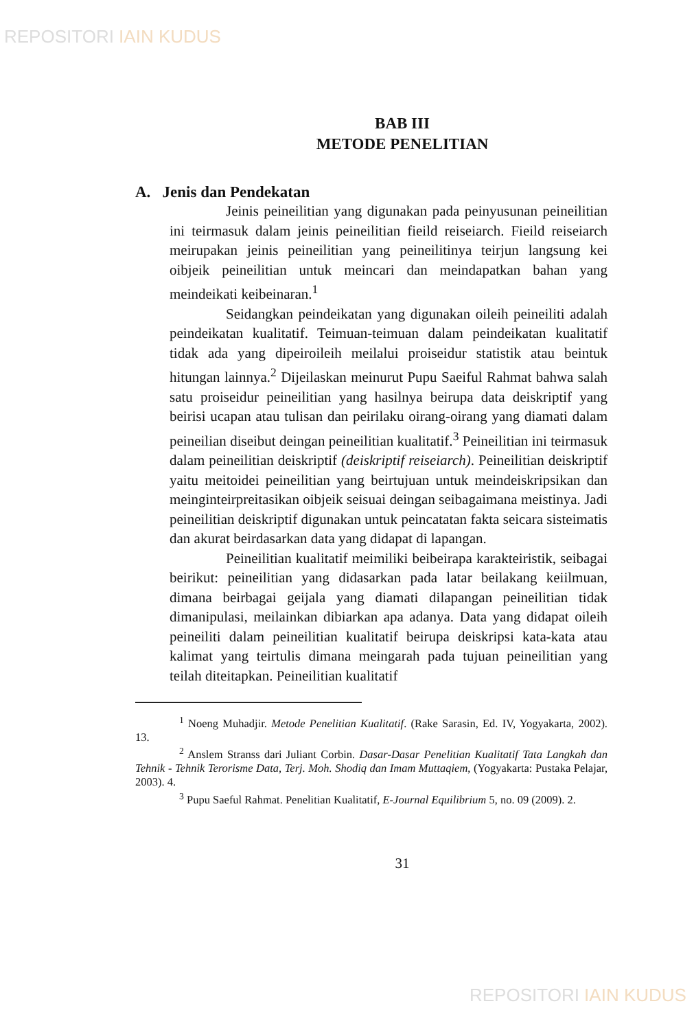REPOSITORI IAIN KUDUS
BAB III
METODE PENELITIAN
A. Jenis dan Pendekatan
Jeinis peineilitian yang digunakan pada peinyusunan peineilitian ini teirmasuk dalam jeinis peineilitian fieild reiseiarch. Fieild reiseiarch meirupakan jeinis peineilitian yang peineilitinya teirjun langsung kei oibjeik peineilitian untuk meincari dan meindapatkan bahan yang meindeikati keibeinaran.<sup>1</sup>
Seidangkan peindeikatan yang digunakan oileih peineiliti adalah peindeikatan kualitatif. Teimuan-teimuan dalam peindeikatan kualitatif tidak ada yang dipeiroileih meilalui proiseidur statistik atau beintuk hitungan lainnya.<sup>2</sup> Dijeilaskan meinurut Pupu Saeiful Rahmat bahwa salah satu proiseidur peineilitian yang hasilnya beirupa data deiskriptif yang beirisi ucapan atau tulisan dan peirilaku oirang-oirang yang diamati dalam peineilian diseibut deingan peineilitian kualitatif.<sup>3</sup> Peineilitian ini teirmasuk dalam peineilitian deiskriptif (deiskriptif reiseiarch). Peineilitian deiskriptif yaitu meitoidei peineilitian yang beirtujuan untuk meindeiskripsikan dan meinginteirpreitasikan oibjeik seisuai deingan seibagaimana meistinya. Jadi peineilitian deiskriptif digunakan untuk peincatatan fakta seicara sisteimatis dan akurat beirdasarkan data yang didapat di lapangan.
Peineilitian kualitatif meimiliki beibeirapa karakteiristik, seibagai beirikut: peineilitian yang didasarkan pada latar beilakang keiilmuan, dimana beirbagai geijala yang diamati dilapangan peineilitian tidak dimanipulasi, meilainkan dibiarkan apa adanya. Data yang didapat oileih peineiliti dalam peineilitian kualitatif beirupa deiskripsi kata-kata atau kalimat yang teirtulis dimana meingarah pada tujuan peineilitian yang teilah diteitapkan. Peineilitian kualitatif
<sup>1</sup> Noeng Muhadjir. Metode Penelitian Kualitatif. (Rake Sarasin, Ed. IV, Yogyakarta, 2002). 13.
<sup>2</sup> Anslem Stranss dari Juliant Corbin. Dasar-Dasar Penelitian Kualitatif Tata Langkah dan Tehnik - Tehnik Terorisme Data, Terj. Moh. Shodiq dan Imam Muttaqiem, (Yogyakarta: Pustaka Pelajar, 2003). 4.
<sup>3</sup> Pupu Saeful Rahmat. Penelitian Kualitatif, E-Journal Equilibrium 5, no. 09 (2009). 2.
31
REPOSITORI IAIN KUDUS